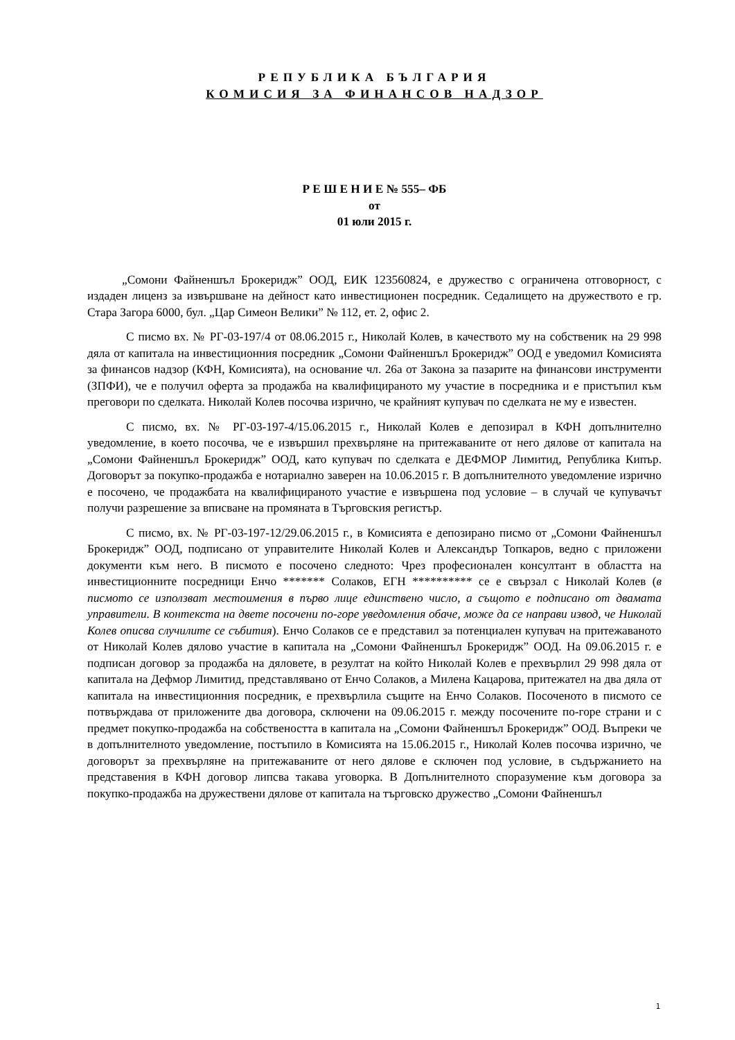РЕПУБЛИКА БЪЛГАРИЯ
КОМИСИЯ ЗА ФИНАНСОВ НАДЗОР
Р Е Ш Е Н И Е № 555– ФБ
от
01 юли 2015 г.
„Сомони Файненшъл Брокеридж” ООД, ЕИК 123560824, е дружество с ограничена отговорност, с издаден лиценз за извършване на дейност като инвестиционен посредник. Седалището на дружеството е гр. Стара Загора 6000, бул. „Цар Симеон Велики” № 112, ет. 2, офис 2.
С писмо вх. № РГ-03-197/4 от 08.06.2015 г., Николай Колев, в качеството му на собственик на 29 998 дяла от капитала на инвестиционния посредник „Сомони Файненшъл Брокеридж” ООД е уведомил Комисията за финансов надзор (КФН, Комисията), на основание чл. 26а от Закона за пазарите на финансови инструменти (ЗПФИ), че е получил оферта за продажба на квалифицираното му участие в посредника и е пристъпил към преговори по сделката. Николай Колев посочва изрично, че крайният купувач по сделката не му е известен.
С писмо, вх. № РГ-03-197-4/15.06.2015 г., Николай Колев е депозирал в КФН допълнително уведомление, в което посочва, че е извършил прехвърляне на притежаваните от него дялове от капитала на „Сомони Файненшъл Брокеридж” ООД, като купувач по сделката е ДЕФМОР Лимитид, Република Кипър. Договорът за покупко-продажба е нотариално заверен на 10.06.2015 г. В допълнителното уведомление изрично е посочено, че продажбата на квалифицираното участие е извършена под условие – в случай че купувачът получи разрешение за вписване на промяната в Търговския регистър.
С писмо, вх. № РГ-03-197-12/29.06.2015 г., в Комисията е депозирано писмо от „Сомони Файненшъл Брокеридж” ООД, подписано от управителите Николай Колев и Александър Топкаров, ведно с приложени документи към него. В писмото е посочено следното: Чрез професионален консултант в областта на инвестиционните посредници Енчо ******* Солаков, ЕГН ********** се е свързал с Николай Колев (в писмото се използват местоимения в първо лице единствено число, а същото е подписано от двамата управители. В контекста на двете посочени по-горе уведомления обаче, може да се направи извод, че Николай Колев описва случилите се събития). Енчо Солаков се е представил за потенциален купувач на притежаваното от Николай Колев дялово участие в капитала на „Сомони Файненшъл Брокеридж” ООД. На 09.06.2015 г. е подписан договор за продажба на дяловете, в резултат на който Николай Колев е прехвърлил 29 998 дяла от капитала на Дефмор Лимитид, представлявано от Енчо Солаков, а Милена Кацарова, притежател на два дяла от капитала на инвестиционния посредник, е прехвърлила същите на Енчо Солаков. Посоченото в писмото се потвърждава от приложените два договора, сключени на 09.06.2015 г. между посочените по-горе страни и с предмет покупко-продажба на собствеността в капитала на „Сомони Файненшъл Брокеридж” ООД. Въпреки че в допълнителното уведомление, постъпило в Комисията на 15.06.2015 г., Николай Колев посочва изрично, че договорът за прехвърляне на притежаваните от него дялове е сключен под условие, в съдържанието на представения в КФН договор липсва такава уговорка. В Допълнителното споразумение към договора за покупко-продажба на дружествени дялове от капитала на търговско дружество „Сомони Файненшъл
1